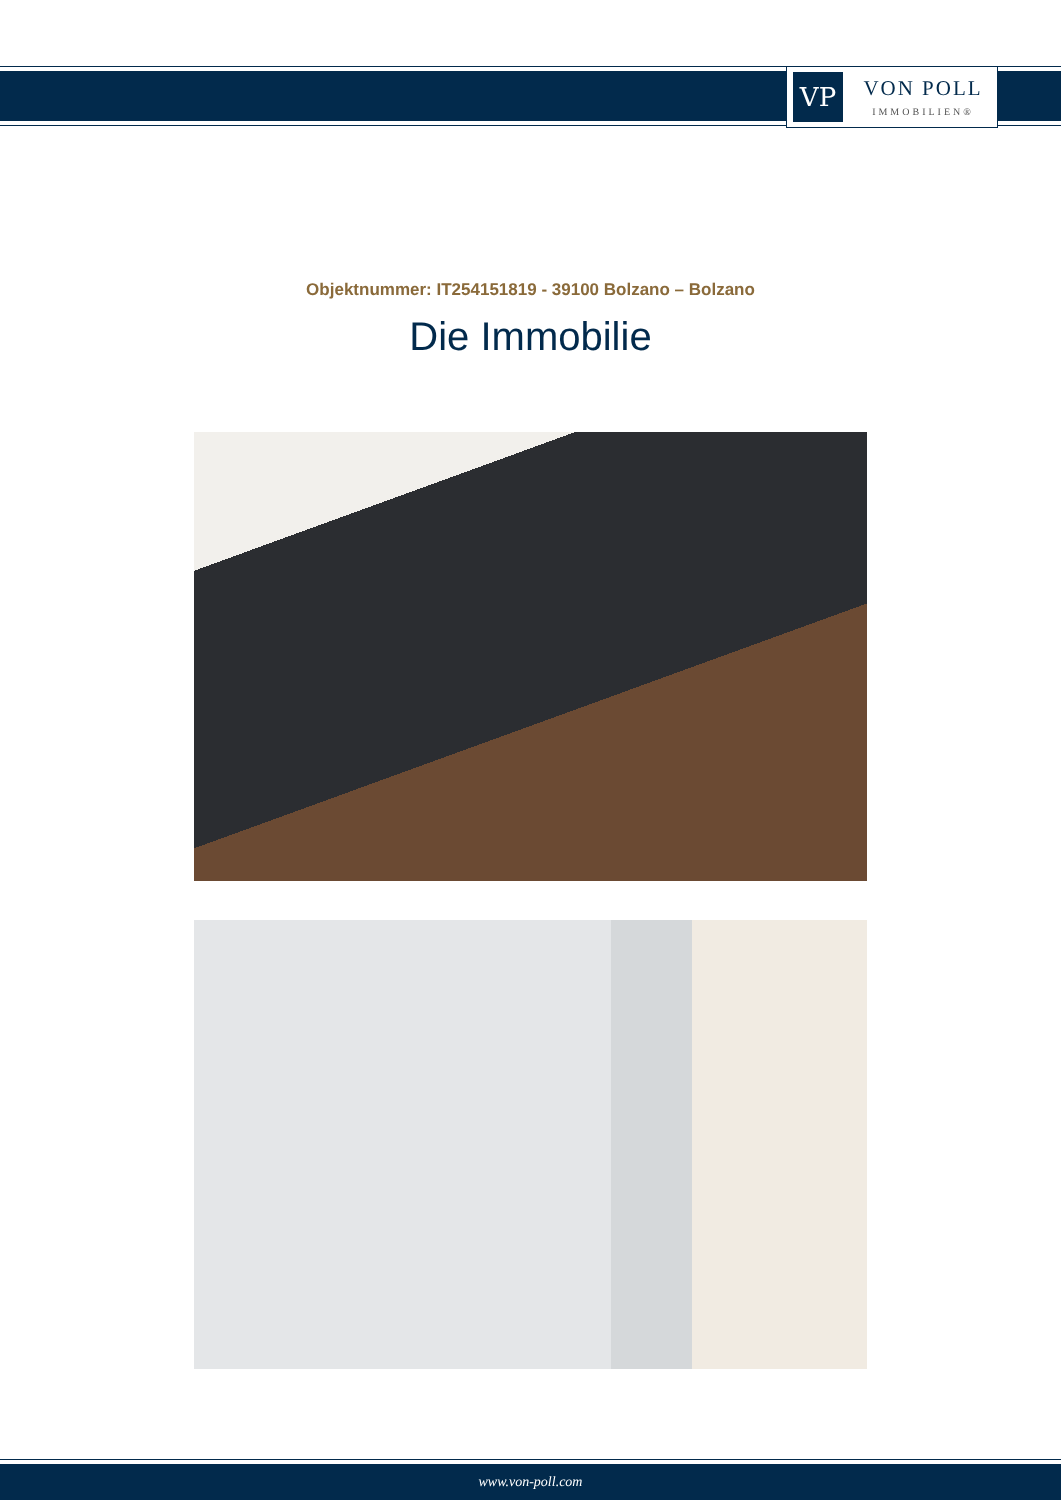VP
VON POLL
IMMOBILIEN®
Objektnummer: IT254151819 - 39100 Bolzano – Bolzano
Die Immobilie
www.von-poll.com